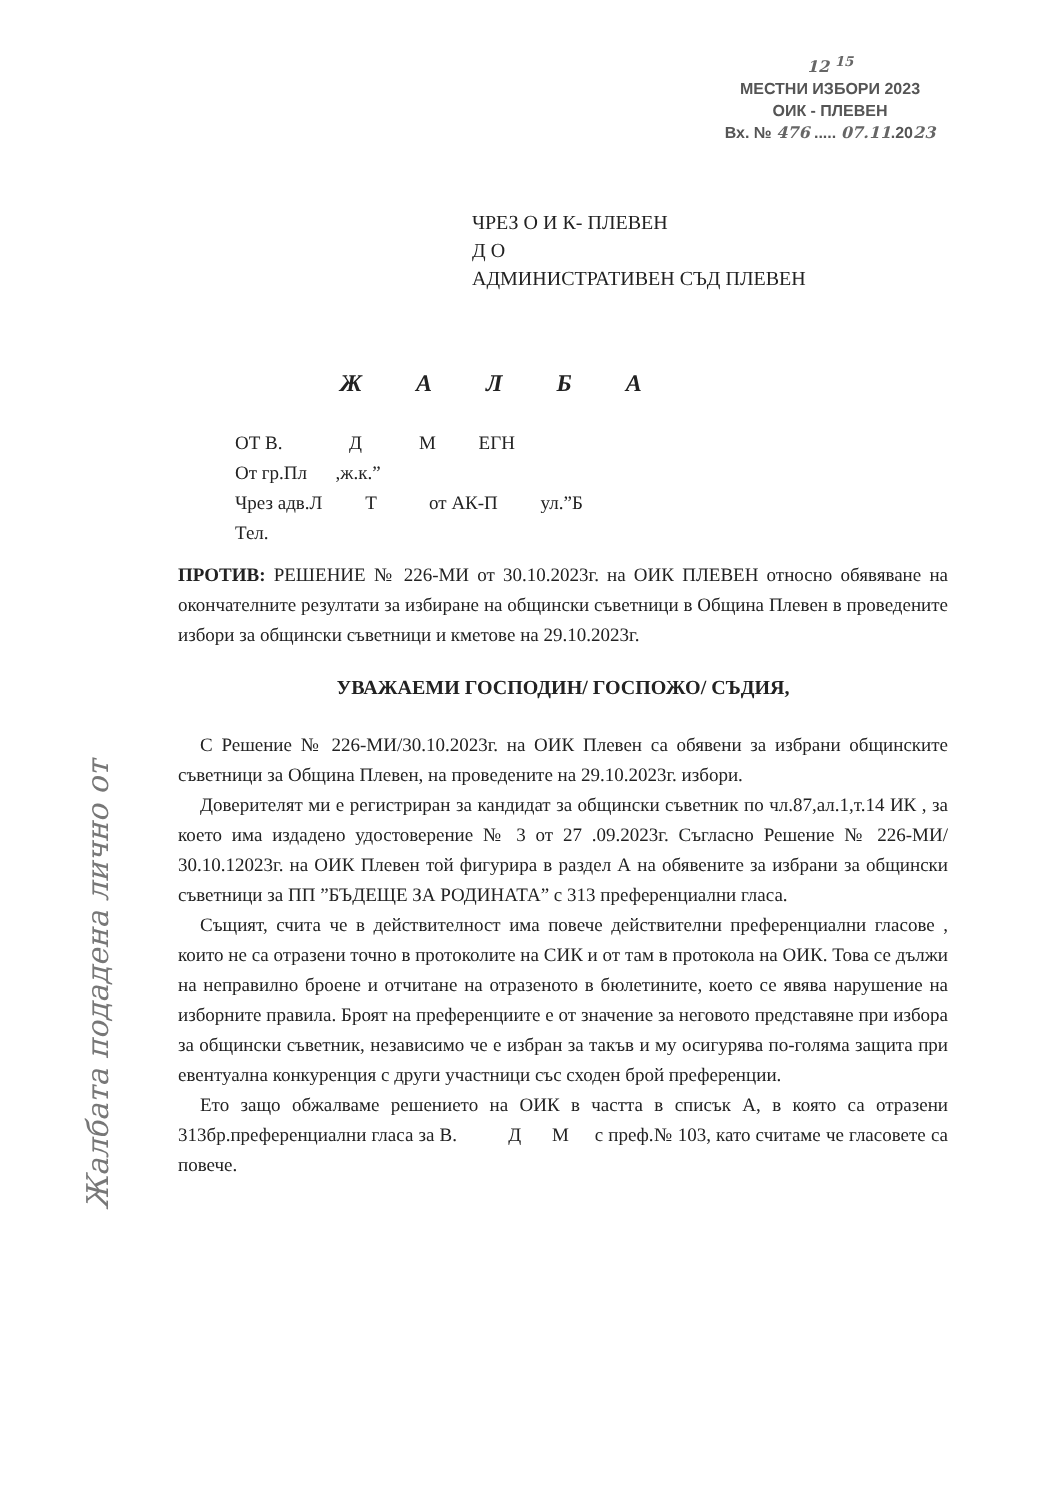12 <sup>15</sup>
МЕСТНИ ИЗБОРИ 2023
ОИК - ПЛЕВЕН
Вх. № 476 ..... 07.11.2023
ЧРЕЗ О И К- ПЛЕВЕН
Д О
АДМИНИСТРАТИВЕН СЪД ПЛЕВЕН
Ж А Л Б А
ОТ В. Д М ЕГН
От гр.Пл ,ж.к.”
Чрез адв.Л Т от АК-П ул.”Б
Тел.
ПРОТИВ: РЕШЕНИЕ № 226-МИ от 30.10.2023г. на ОИК ПЛЕВЕН относно обявяване на окончателните резултати за избиране на общински съветници в Община Плевен в проведените избори за общински съветници и кметове на 29.10.2023г.
УВАЖАЕМИ ГОСПОДИН/ ГОСПОЖО/ СЪДИЯ,
С Решение № 226-МИ/30.10.2023г. на ОИК Плевен са обявени за избрани общинските съветници за Община Плевен, на проведените на 29.10.2023г. избори.
Доверителят ми е регистриран за кандидат за общински съветник по чл.87,ал.1,т.14 ИК , за което има издадено удостоверение № 3 от 27 .09.2023г. Съгласно Решение № 226-МИ/ 30.10.12023г. на ОИК Плевен той фигурира в раздел А на обявените за избрани за общински съветници за ПП ”БЪДЕЩЕ ЗА РОДИНАТА” с 313 преференциални гласа.
Същият, счита че в действителност има повече действителни преференциални гласове , които не са отразени точно в протоколите на СИК и от там в протокола на ОИК. Това се дължи на неправилно броене и отчитане на отразеното в бюлетините, което се явява нарушение на изборните правила. Броят на преференциите е от значение за неговото представяне при избора за общински съветник, независимо че е избран за такъв и му осигурява по-голяма защита при евентуална конкуренция с други участници със сходен брой преференции.
Ето защо обжалваме решението на ОИК в частта в списък А, в която са отразени 313бр.преференциални гласа за В. Д М с преф.№ 103, като считаме че гласовете са повече.
Жалбата подадена лично от